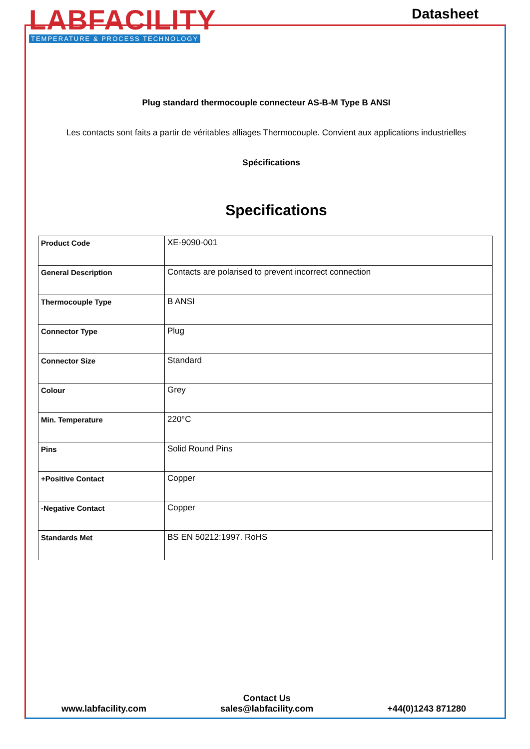LABFACILITY
TEMPERATURE & PROCESS TECHNOLOGY
Datasheet
Plug standard thermocouple connecteur AS-B-M Type B ANSI
Les contacts sont faits a partir de véritables alliages Thermocouple. Convient aux applications industrielles
Spécifications
Specifications
| Product Code | XE-9090-001 |
| General Description | Contacts are polarised to prevent incorrect connection |
| Thermocouple Type | B ANSI |
| Connector Type | Plug |
| Connector Size | Standard |
| Colour | Grey |
| Min. Temperature | 220°C |
| Pins | Solid Round Pins |
| +Positive Contact | Copper |
| -Negative Contact | Copper |
| Standards Met | BS EN 50212:1997. RoHS |
www.labfacility.com
Contact Us
sales@labfacility.com
+44(0)1243 871280